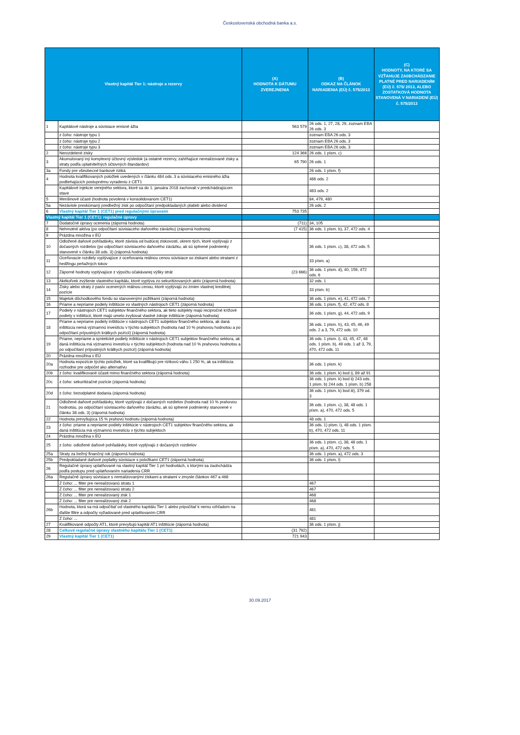Československá obchodná banka a.s.
| Vlastný kapitál Tier 1: nástroje a rezervy | | (A) HODNOTA K DÁTUMU ZVEREJNENIA | (B) ODKAZ NA ČLÁNOK NARIADENIA (EÚ) č. 575/2013 | (C) HODNOTY, NA KTORÉ SA VZŤAHUJE ZA0BCHÁDZANIE PLATNÉ PRED NARIADENÍM (EÚ) č. 575/ 2013, ALEBO ZOSTATKOVÁ HODNOTA STANOVENÁ V NARIADENÍ (EÚ) č. 575/2013 |
| --- | --- | --- | --- | --- |
| 1 | Kapitálové nástroje a súvisiace emisné ážia | 563 579 | 26 ods. 1, 27, 28, 29, zoznam EBA 26 ods. 3 | |
| | z čoho: nástroje typu 1 | | zoznam EBA 26 ods. 3 | |
| | z čoho: nástroje typu 2 | | zoznam EBA 26 ods. 3 | |
| | z čoho: nástroje typu 3 | | zoznam EBA 26 ods. 3 | |
| 2 | Nerozdelené zisky | 124 366 | 26 ods. 1 písm. c) | |
| 3 | Akumulovaný iný komplexný účtovný výsledok (a ostatné rezervy, zahŕňajúce nerealizované zisky a straty podľa uplatniteľných účtovných štandardov) | 65 790 | 26 ods. 1 | |
| 3a | Fondy pre všeobecné bankové riziká | | 26 ods. 1 písm. f) | |
| 4 | Hodnota kvalifikovaných položiek uvedených v článku 484 ods. 3 a súvisiaceho emisného ážia podliehajúcich postupnému vyradeniu z CET1 | | 486 ods. 2 | |
| | Kapitálové injekcie verejného sektora, ktoré sa do 1. januára 2018 zachovali v predchádzajúcom stave | | 483 ods. 2 | |
| 5 | Menšinové účasti (hodnota povolená v konsolidovanom CET1) | | 84, 479, 480 | |
| 5a | Nezávisle preskúmaný predbežný zisk po odpočítaní predpokladaných platieb alebo dividend | | 26 ods. 2 | |
| 6 | Vlastný kapitál Tier 1 (CET1) pred regulačnými úpravami | 753 735 | | |
| Vlastný kapitál Tier 1 (CET1): regulačné úpravy | | | | |
| 7 | Dodatočné úpravy ocenenia (záporná hodnota) | (711) | 34, 105 | |
| 8 | Nehmotné aktíva (po odpočítaní súvisiaceho daňového záväzku) (záporná hodnota) | (7 415) | 36 ods. 1 písm. b), 37, 472 ods. 4 | |
| 9 | Prázdna množina v EÚ | | | |
| 10 | Odložené daňové pohľadávky, ktoré závisia od budúcej ziskovosti, okrem tých, ktoré vyplývajú z dočasných rozdielov (po odpočítaní súvisiaceho daňového záväzku, ak sú splnené podmienky stanovené v článku 38 ods. 3) (záporná hodnota) | | 36 ods. 1 písm. c), 38, 472 ods. 5 | |
| 11 | Oceňovacie rozdiely vyplývajúce z oceňovania reálnou cenou súvisiace so ziskami alebo stratami z hedžingu peňažných tokov | | 33 písm. a) | |
| 12 | Záporné hodnoty vyplývajúce z výpočtu očakávanej výšky strát | (23 666) | 36 ods. 1 písm. d), 40, 159, 472 ods. 6 | |
| 13 | Akékoľvek zvýšenie vlastného kapitálu, ktoré vyplýva zo sekuritizovaných aktív (záporná hodnota) | | 32 ods. 1 | |
| 14 | Zisky alebo straty z pasív ocenených reálnou cenou, ktoré vyplývajú zo zmien vlastnej kreditnej pozície | | 33 písm. b) | |
| 15 | Majetok dôchodkového fondu so stanovenými požitkami (záporná hodnota) | | 36 ods. 1 písm. e), 41, 472 ods. 7 | |
| 16 | Priame a nepriame podiely inštitúcie vo vlastných nástrojoch CET1 (záporná hodnota) | | 36 ods. 1 písm. f), 42, 472 ods. 8 | |
| 17 | Podiely v nástrojoch CET1 subjektov finančného sektora, ak tieto subjekty majú recipročné krížové podiely v inštitúcii, ktoré majú umelo zvyšovat vlastné zdroje inštitúcie (záporná hodnota) | | 36 ods. 1 písm. g), 44, 472 ods. 9 | |
| 18 | Priame a nepriame podiely inštitúcie v nástrojoch CET1 subjektov finančného sektora, ak daná inštitúcia nemá významnú investíciu v týchto subjektoch (hodnota nad 10 % prahovou hodnotou a po odpočítaní prípustných krátkych pozícií) (záporná hodnota) | | 36 ods. 1 písm. h), 43, 45, 46, 49 ods. 2 a 3, 79, 472 ods. 10 | |
| 19 | Priame, nepriame a syntetické podiely inštitúcie v nástrojoch CET1 subjektov finančného sektora, ak daná inštitúcia má významnú investíciu v týchto subjektoch (hodnota nad 10 % prahovou hodnotou a po odpočítaní prípustných krátkych pozícií) (záporná hodnota) | | 36 ods. 1 písm. i), 43, 45, 47, 48 ods. 1 písm. b), 49 ods. 1 až 3, 79, 470, 472 ods. 11 | |
| 20 | Prázdna množina v EÚ | | | |
| 20a | Hodnota expozície týchto položiek, ktoré sa kvalifikujú pre rizikovú váhu 1 250 %, ak sa inštitúcia rozhodne pre odpočet ako alternatívu | | 36 ods. 1 písm. k) | |
| 20b | z čoho: kvalifikované účasti mimo finančného sektora (záporná hodnota) | | 36 ods. 1 písm. k) bod i), 89 až 91 | |
| 20c | z čoho: sekuritizačné pozície (záporná hodnota) | | 36 ods. 1 písm. k) bod ii) 243 ods. 1 písm. b) 244 ods. 1 písm. b) 258 | |
| 20d | z čoho: bezodplatné dodania (záporná hodnota) | | 36 ods. 1 písm. k) bod iii), 379 od. 3 | |
| 21 | Odložené daňové pohľadávky, ktoré vyplývajú z dočasných rozdielov (hodnota nad 10 % prahovou hodnotou, po odpočítaní súvisiaceho daňového záväzku, ak sú splnené podmienky stanovené v článku 38 ods. 3) (záporná hodnota) | | 36 ods. 1 písm. c), 38, 48 ods. 1 písm. a), 470, 472 ods. 5 | |
| 22 | Hodnota prevyšujúca 15 % prahovú hodnotu (záporná hodnota) | | 48 ods. 1 | |
| 23 | z čoho: priame a nepriame podiely inštitúcie v nástrojoch CET1 subjektov finančného sektora, ak daná inštitúcia má významnú investíciu v týchto subjektoch | | 36 ods. 1) písm. i), 48 ods. 1 písm. b), 470, 472 ods. 11 | |
| 24 | Prázdna množina v EÚ | | | |
| 25 | z čoho: odložené daňové pohľadávky, ktoré vyplývajú z dočasných rozdielov | | 36 ods. 1 písm. c), 38, 48 ods. 1 písm. a), 470, 472 ods. 5 | |
| 25a | Straty za bežný finančný rok (záporná hodnota) | | 36 ods. 1 písm. a), 472 ods. 3 | |
| 25b | Predpokladané daňové poplatky súvisiace s položkami CET1 (záporná hodnota) | | 36 ods. 1 písm. l) | |
| 26 | Regulačné úpravy uplatňované na vlastný kapitál Tier 1 pri hodnotách, s ktorými sa zaobchádza podľa postupu pred uplatňovaním nariadenia CRR | | | |
| 26a | Regulačné úpravy súvisiace s nerealizovanými ziskami a stratami v zmysle článkov 467 a 468 | | | |
| | Z čoho: ... filter pre nerealizovanú stratu 1 | | 467 | |
| | Z čoho: ... filter pre nerealizovanú stratu 2 | | 467 | |
| | Z čoho: ... filter pre nerealizovaný zisk 1 | | 468 | |
| | Z čoho: ... filter pre nerealizovaný zisk 2 | | 468 | |
| 26b | Hodnota, ktorá sa má odpočítať od vlastného kapitálu Tier 1 alebo pripočítať k nemu vzhľadom na ďalšie filtre a odpočty vyžadované pred uplatňovaním CRR | | 481 | |
| | Z čoho: ... | | 481 | |
| 27 | Kvalifikované odpočty AT1, ktoré prevyšujú kapitál AT1 inštitúcie (záporná hodnota) | | 36 ods. 1 písm. j) | |
| 28 | Celkové regulačné úpravy vlastného kapitálu Tier 1 (CET1) | (31 792) | | |
| 29 | Vlastný kapitál Tier 1 (CET1) | 721 943 | | |
30.09.2017